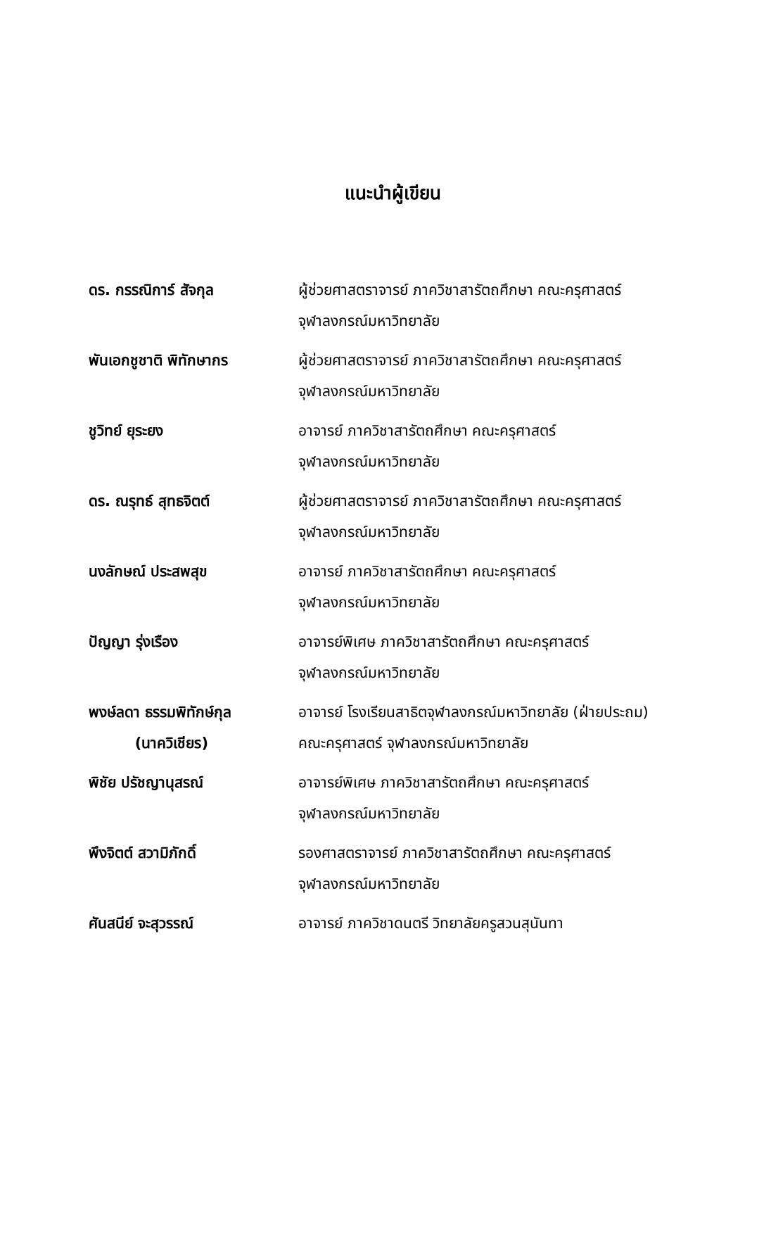แนะนำผู้เขียน
| ดร. กรรณิการ์ สัจกุล | ผู้ช่วยศาสตราจารย์ ภาควิชาสารัตถศึกษา คณะครุศาสตร์ จุฬาลงกรณ์มหาวิทยาลัย |
| พันเอกชูชาติ พิทักษากร | ผู้ช่วยศาสตราจารย์ ภาควิชาสารัตถศึกษา คณะครุศาสตร์ จุฬาลงกรณ์มหาวิทยาลัย |
| ชูวิทย์ ยุระยง | อาจารย์ ภาควิชาสารัตถศึกษา คณะครุศาสตร์ จุฬาลงกรณ์มหาวิทยาลัย |
| ดร. ณรุทธ์ สุทธจิตต์ | ผู้ช่วยศาสตราจารย์ ภาควิชาสารัตถศึกษา คณะครุศาสตร์ จุฬาลงกรณ์มหาวิทยาลัย |
| นงลักษณ์ ประสพสุข | อาจารย์ ภาควิชาสารัตถศึกษา คณะครุศาสตร์ จุฬาลงกรณ์มหาวิทยาลัย |
| ปัญญา รุ่งเรือง | อาจารย์พิเศษ ภาควิชาสารัตถศึกษา คณะครุศาสตร์ จุฬาลงกรณ์มหาวิทยาลัย |
| พงษ์ลดา ธรรมพิทักษ์กุล (นาควิเชียร) | อาจารย์ โรงเรียนสาธิตจุฬาลงกรณ์มหาวิทยาลัย (ฝ่ายประถม) คณะครุศาสตร์ จุฬาลงกรณ์มหาวิทยาลัย |
| พิชัย ปรัชญานุสรณ์ | อาจารย์พิเศษ ภาควิชาสารัตถศึกษา คณะครุศาสตร์ จุฬาลงกรณ์มหาวิทยาลัย |
| พึงจิตต์ สวามิภักดิ์ | รองศาสตราจารย์ ภาควิชาสารัตถศึกษา คณะครุศาสตร์ จุฬาลงกรณ์มหาวิทยาลัย |
| ศันสนีย์ จะสุวรรณ์ | อาจารย์ ภาควิชาดนตรี วิทยาลัยครูสวนสุนันทา |